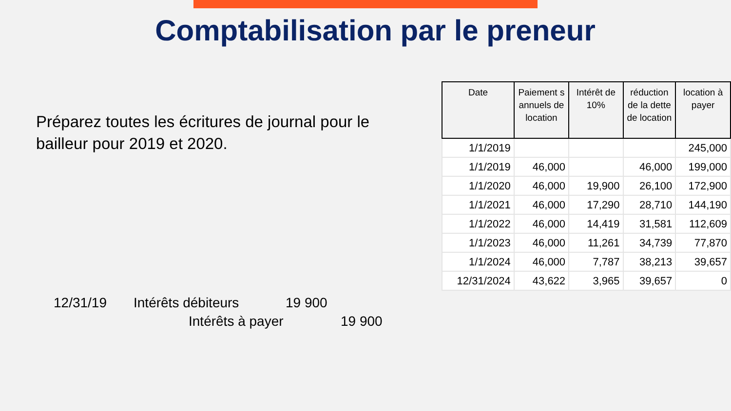Comptabilisation par le preneur
Préparez toutes les écritures de journal pour le bailleur pour 2019 et 2020.
| Date | Paiement s annuels de location | Intérêt de 10% | réduction de la dette de location | location à payer |
| --- | --- | --- | --- | --- |
| 1/1/2019 | | | | 245,000 |
| 1/1/2019 | 46,000 | | 46,000 | 199,000 |
| 1/1/2020 | 46,000 | 19,900 | 26,100 | 172,900 |
| 1/1/2021 | 46,000 | 17,290 | 28,710 | 144,190 |
| 1/1/2022 | 46,000 | 14,419 | 31,581 | 112,609 |
| 1/1/2023 | 46,000 | 11,261 | 34,739 | 77,870 |
| 1/1/2024 | 46,000 | 7,787 | 38,213 | 39,657 |
| 12/31/2024 | 43,622 | 3,965 | 39,657 | 0 |
12/31/19 Intérêts débiteurs 19 900
Intérêts à payer 19 900